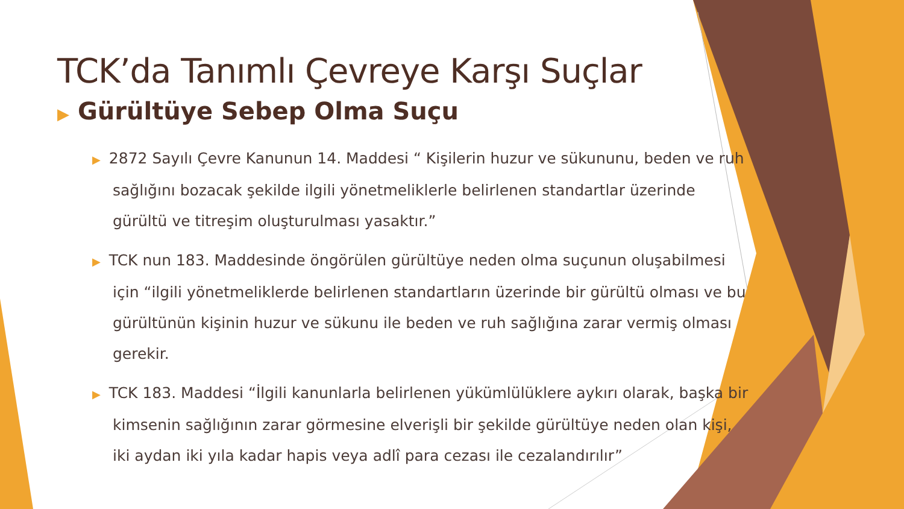TCK’da Tanımlı Çevreye Karşı Suçlar
▶ Gürültüye Sebep Olma Suçu
▶ 2872 Sayılı Çevre Kanunun 14. Maddesi “ Kişilerin huzur ve sükununu, beden ve ruh sağlığını bozacak şekilde ilgili yönetmeliklerle belirlenen standartlar üzerinde gürültü ve titreşim oluşturulması yasaktır.”
▶ TCK nun 183. Maddesinde öngörülen gürültüye neden olma suçunun oluşabilmesi için “ilgili yönetmeliklerde belirlenen standartların üzerinde bir gürültü olması ve bu gürültünün kişinin huzur ve sükunu ile beden ve ruh sağlığına zarar vermiş olması gerekir.
▶ TCK 183. Maddesi “İlgili kanunlarla belirlenen yükümlülüklere aykırı olarak, başka bir kimsenin sağlığının zarar görmesine elverişli bir şekilde gürültüye neden olan kişi, iki aydan iki yıla kadar hapis veya adlî para cezası ile cezalandırılır”